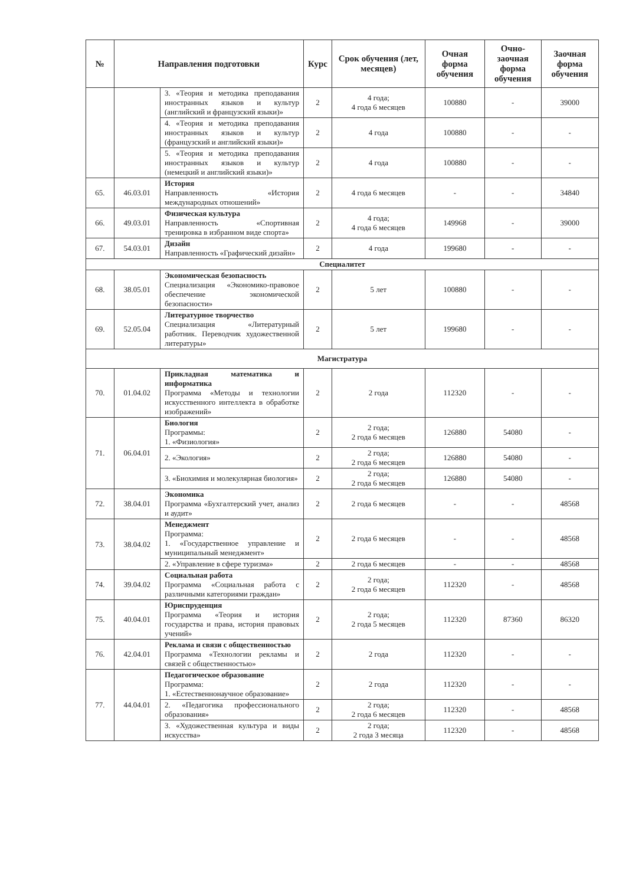| № | Направления подготовки | | Курс | Срок обучения (лет, месяцев) | Очная форма обучения | Очно-заочная форма обучения | Заочная форма обучения |
| --- | --- | --- | --- | --- | --- | --- | --- |
| | | 3. «Теория и методика преподавания иностранных языков и культур (английский и французский языки)» | 2 | 4 года; 4 года 6 месяцев | 100880 | - | 39000 |
| | | 4. «Теория и методика преподавания иностранных языков и культур (французский и английский языки)» | 2 | 4 года | 100880 | - | - |
| | | 5. «Теория и методика преподавания иностранных языков и культур (немецкий и английский языки)» | 2 | 4 года | 100880 | - | - |
| 65. | 46.03.01 | История Направленность «История международных отношений» | 2 | 4 года 6 месяцев | - | - | 34840 |
| 66. | 49.03.01 | Физическая культура Направленность «Спортивная тренировка в избранном виде спорта» | 2 | 4 года; 4 года 6 месяцев | 149968 | - | 39000 |
| 67. | 54.03.01 | Дизайн Направленность «Графический дизайн» | 2 | 4 года | 199680 | - | - |
| Специалитет | | | | | | | |
| 68. | 38.05.01 | Экономическая безопасность Специализация «Экономико-правовое обеспечение экономической безопасности» | 2 | 5 лет | 100880 | - | - |
| 69. | 52.05.04 | Литературное творчество Специализация «Литературный работник. Переводчик художественной литературы» | 2 | 5 лет | 199680 | - | - |
| Магистратура | | | | | | | |
| 70. | 01.04.02 | Прикладная математика и информатика Программа «Методы и технологии искусственного интеллекта в обработке изображений» | 2 | 2 года | 112320 | - | - |
| 71. | 06.04.01 | Биология Программы: 1. «Физиология» | 2 | 2 года; 2 года 6 месяцев | 126880 | 54080 | - |
| | | 2. «Экология» | 2 | 2 года; 2 года 6 месяцев | 126880 | 54080 | - |
| | | 3. «Биохимия и молекулярная биология» | 2 | 2 года; 2 года 6 месяцев | 126880 | 54080 | - |
| 72. | 38.04.01 | Экономика Программа «Бухгалтерский учет, анализ и аудит» | 2 | 2 года 6 месяцев | - | - | 48568 |
| 73. | 38.04.02 | Менеджмент Программа: 1. «Государственное управление и муниципальный менеджмент» | 2 | 2 года 6 месяцев | - | - | 48568 |
| | | 2. «Управление в сфере туризма» | 2 | 2 года 6 месяцев | - | - | 48568 |
| 74. | 39.04.02 | Социальная работа Программа «Социальная работа с различными категориями граждан» | 2 | 2 года; 2 года 6 месяцев | 112320 | - | 48568 |
| 75. | 40.04.01 | Юриспруденция Программа «Теория и история государства и права, история правовых учений» | 2 | 2 года; 2 года 5 месяцев | 112320 | 87360 | 86320 |
| 76. | 42.04.01 | Реклама и связи с общественностью Программа «Технологии рекламы и связей с общественностью» | 2 | 2 года | 112320 | - | - |
| 77. | 44.04.01 | Педагогическое образование Программа: 1. «Естественнонаучное образование» | 2 | 2 года | 112320 | - | - |
| | | 2. «Педагогика профессионального образования» | 2 | 2 года; 2 года 6 месяцев | 112320 | - | 48568 |
| | | 3. «Художественная культура и виды искусства» | 2 | 2 года; 2 года 3 месяца | 112320 | - | 48568 |